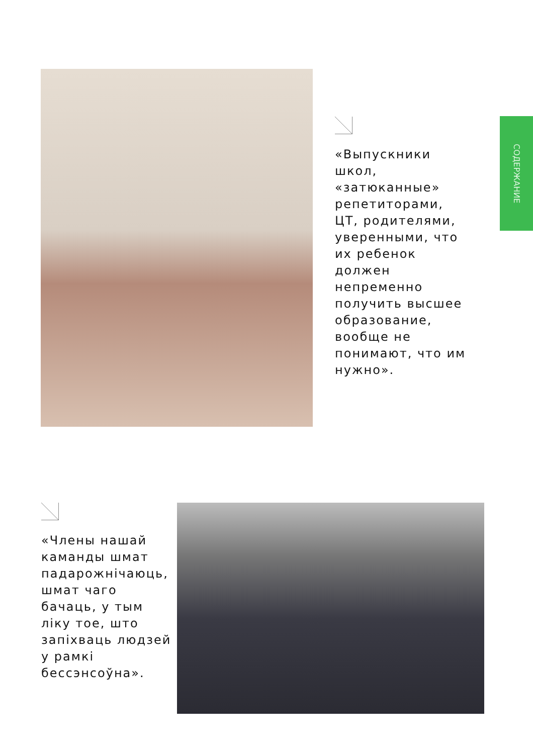«Выпускники школ, «затюканные» репетиторами, ЦТ, родителями, уверенными, что их ребенок должен непременно получить высшее образование, вообще не понимают, что им нужно».
СОДЕРЖАНИЕ
«Члены нашай каманды шмат падарожнічаюць, шмат чаго бачаць, у тым ліку тое, што запіхваць людзей у рамкі бессэнсоўна».